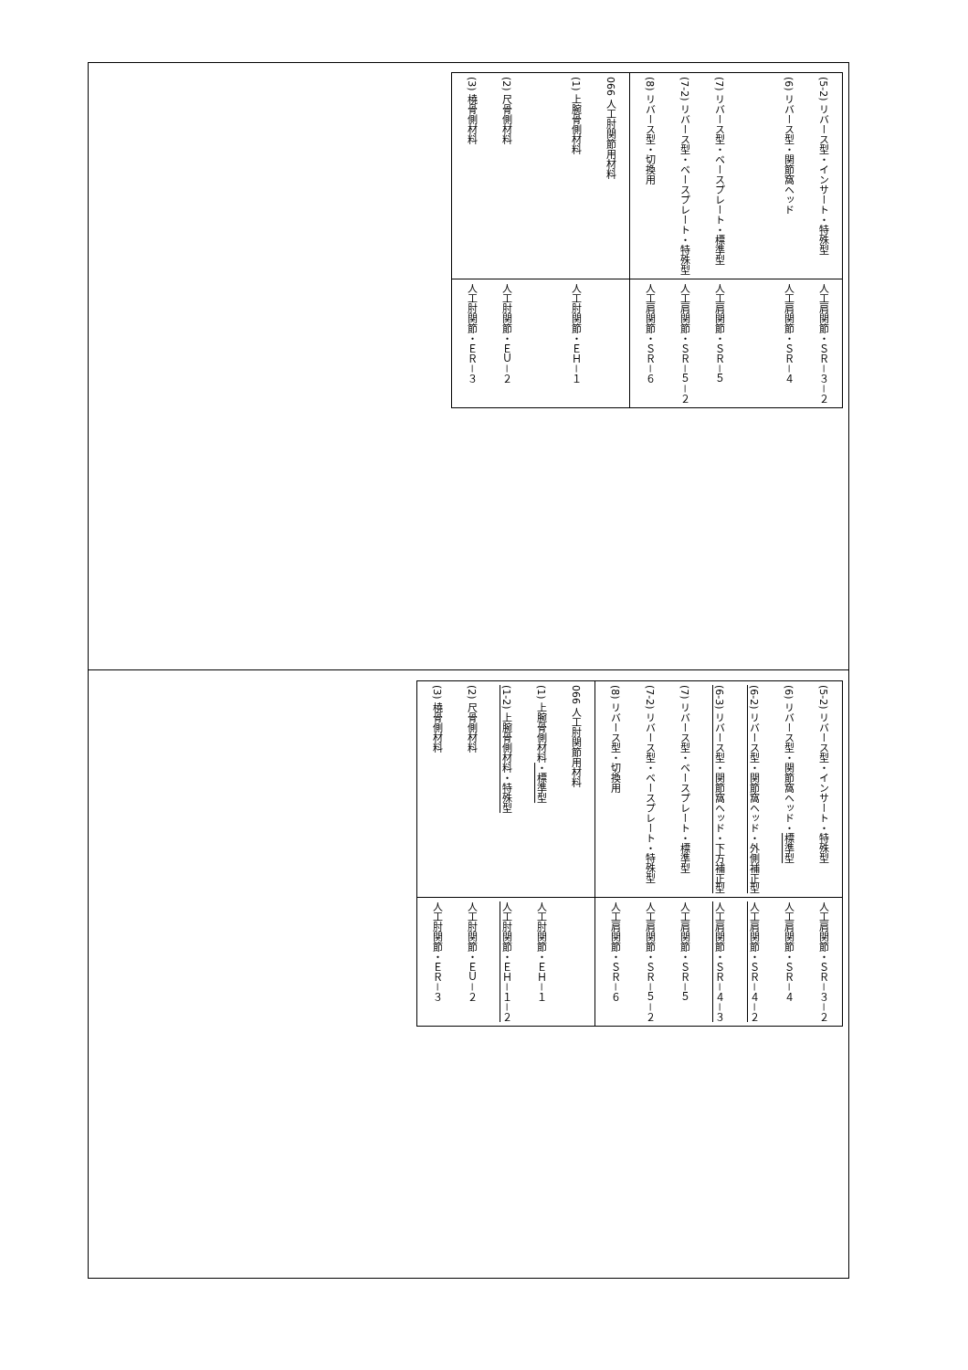| (5-2) リバース型・インサート・特殊型 (6) リバース型・関節窩ヘッド (7) リバース型・ベースプレート・標準型 (7-2) リバース型・ベースプレート・特殊型 (8) リバース型・切換用 | 人工肩関節・ＳＲ－３－２ 人工肩関節・ＳＲ－４ 人工肩関節・ＳＲ－５ 人工肩関節・ＳＲ－５－２ 人工肩関節・ＳＲ－６ |
| 066 人工肘関節用材料 (1) 上腕骨側材料 (2) 尺骨側材料 (3) 橈骨側材料 | 人工肘関節・ＥＨ－１ 人工肘関節・ＥＵ－２ 人工肘関節・ＥＲ－３ |
| (5-2) リバース型・インサート・特殊型 (6) リバース型・関節窩ヘッド・ 標準型 (6-2) リバース型・関節窩ヘッド・外側補正型 (6-3) リバース型・関節窩ヘッド・下方補正型 (7) リバース型・ベースプレート・標準型 (7-2) リバース型・ベースプレート・特殊型 (8) リバース型・切換用 | 人工肩関節・ＳＲ－３－２ 人工肩関節・ＳＲ－４ 人工肩関節・ＳＲ－４－２ 人工肩関節・ＳＲ－４－３ 人工肩関節・ＳＲ－５ 人工肩関節・ＳＲ－５－２ 人工肩関節・ＳＲ－６ |
| 066 人工肘関節用材料 (1) 上腕骨側材料 ・標準型 (1-2) 上腕骨側材料・特殊型 (2) 尺骨側材料 (3) 橈骨側材料 | 人工肘関節・ＥＨ－１ 人工肘関節・ＥＨ－１－２ 人工肘関節・ＥＵ－２ 人工肘関節・ＥＲ－３ |